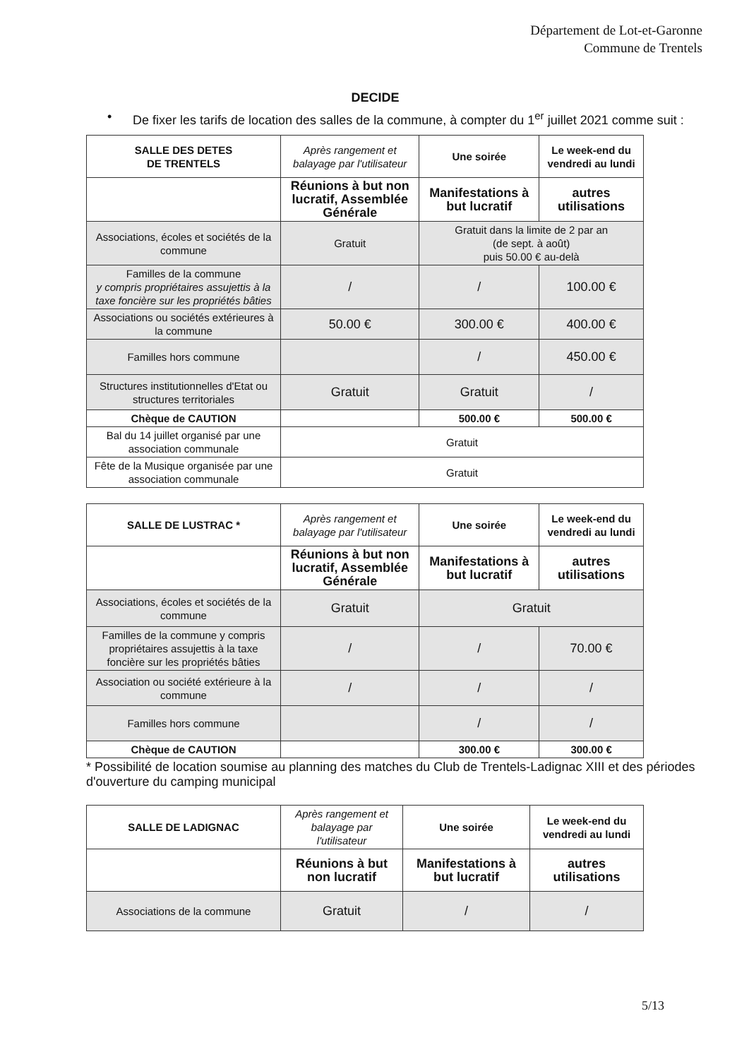Département de Lot-et-Garonne
Commune de Trentels
DECIDE
• De fixer les tarifs de location des salles de la commune, à compter du 1<sup>er</sup> juillet 2021 comme suit :
| SALLE DES DETES DE TRENTELS | Après rangement et balayage par l'utilisateur | Une soirée | Le week-end du vendredi au lundi |
| --- | --- | --- | --- |
| | Réunions à but non lucratif, Assemblée Générale | Manifestations à but lucratif | autres utilisations |
| Associations, écoles et sociétés de la commune | Gratuit | Gratuit dans la limite de 2 par an (de sept. à août) puis 50.00 € au-delà | |
| Familles de la commune y compris propriétaires assujettis à la taxe foncière sur les propriétés bâties | / | / | 100.00 € |
| Associations ou sociétés extérieures à la commune | 50.00 € | 300.00 € | 400.00 € |
| Familles hors commune | | / | 450.00 € |
| Structures institutionnelles d'Etat ou structures territoriales | Gratuit | Gratuit | / |
| Chèque de CAUTION | | 500.00 € | 500.00 € |
| Bal du 14 juillet organisé par une association communale | Gratuit | | |
| Fête de la Musique organisée par une association communale | Gratuit | | |
| SALLE DE LUSTRAC * | Après rangement et balayage par l'utilisateur | Une soirée | Le week-end du vendredi au lundi |
| --- | --- | --- | --- |
| | Réunions à but non lucratif, Assemblée Générale | Manifestations à but lucratif | autres utilisations |
| Associations, écoles et sociétés de la commune | Gratuit | Gratuit | |
| Familles de la commune y compris propriétaires assujettis à la taxe foncière sur les propriétés bâties | / | / | 70.00 € |
| Association ou société extérieure à la commune | / | / | / |
| Familles hors commune | | / | / |
| Chèque de CAUTION | | 300.00 € | 300.00 € |
* Possibilité de location soumise au planning des matches du Club de Trentels-Ladignac XIII et des périodes d'ouverture du camping municipal
| SALLE DE LADIGNAC | Après rangement et balayage par l'utilisateur | Une soirée | Le week-end du vendredi au lundi |
| --- | --- | --- | --- |
| | Réunions à but non lucratif | Manifestations à but lucratif | autres utilisations |
| Associations de la commune | Gratuit | / | / |
5/13